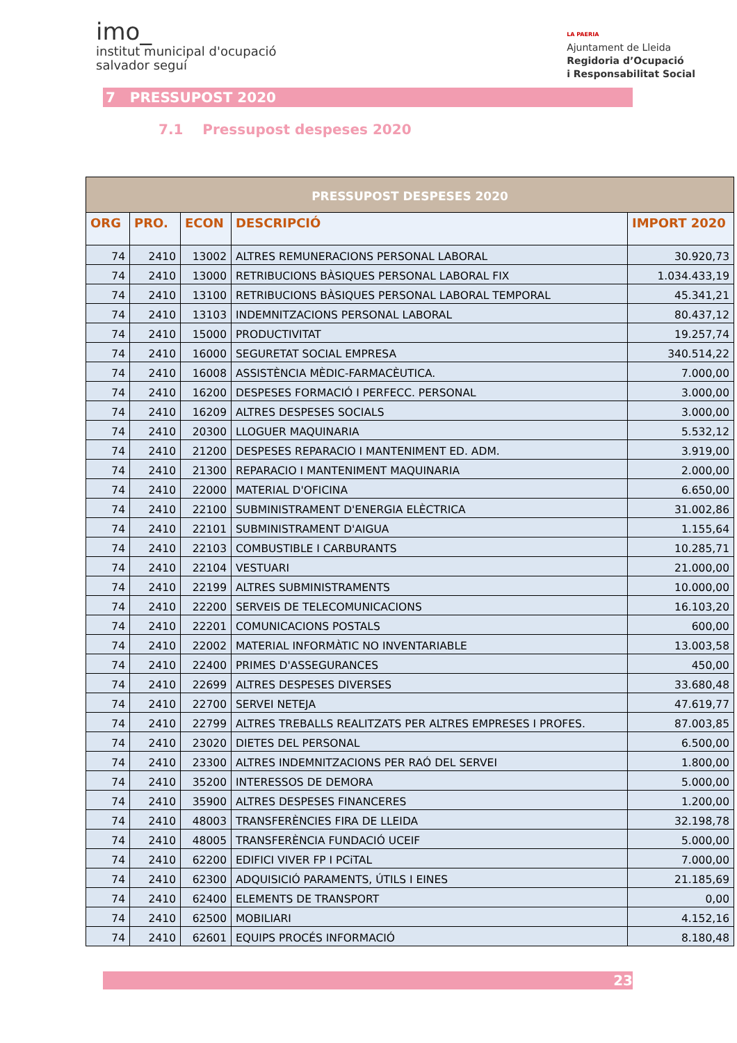imo_
institut municipal d'ocupació
salvador seguí
LA PAERIA
Ajuntament de Lleida
Regidoria d’Ocupació
i Responsabilitat Social
7 PRESSUPOST 2020
7.1 Pressupost despeses 2020
| PRESSUPOST DESPESES 2020 | | | | |
| --- | --- | --- | --- | --- |
| ORG | PRO. | ECON | DESCRIPCIÓ | IMPORT 2020 |
| 74 | 2410 | 13002 | ALTRES REMUNERACIONS PERSONAL LABORAL | 30.920,73 |
| 74 | 2410 | 13000 | RETRIBUCIONS BÀSIQUES PERSONAL LABORAL FIX | 1.034.433,19 |
| 74 | 2410 | 13100 | RETRIBUCIONS BÀSIQUES PERSONAL LABORAL TEMPORAL | 45.341,21 |
| 74 | 2410 | 13103 | INDEMNITZACIONS PERSONAL LABORAL | 80.437,12 |
| 74 | 2410 | 15000 | PRODUCTIVITAT | 19.257,74 |
| 74 | 2410 | 16000 | SEGURETAT SOCIAL EMPRESA | 340.514,22 |
| 74 | 2410 | 16008 | ASSISTÈNCIA MÈDIC-FARMACÈUTICA. | 7.000,00 |
| 74 | 2410 | 16200 | DESPESES FORMACIÓ I PERFECC. PERSONAL | 3.000,00 |
| 74 | 2410 | 16209 | ALTRES DESPESES SOCIALS | 3.000,00 |
| 74 | 2410 | 20300 | LLOGUER MAQUINARIA | 5.532,12 |
| 74 | 2410 | 21200 | DESPESES REPARACIO I MANTENIMENT ED. ADM. | 3.919,00 |
| 74 | 2410 | 21300 | REPARACIO I MANTENIMENT MAQUINARIA | 2.000,00 |
| 74 | 2410 | 22000 | MATERIAL D'OFICINA | 6.650,00 |
| 74 | 2410 | 22100 | SUBMINISTRAMENT D'ENERGIA ELÈCTRICA | 31.002,86 |
| 74 | 2410 | 22101 | SUBMINISTRAMENT D'AIGUA | 1.155,64 |
| 74 | 2410 | 22103 | COMBUSTIBLE I CARBURANTS | 10.285,71 |
| 74 | 2410 | 22104 | VESTUARI | 21.000,00 |
| 74 | 2410 | 22199 | ALTRES SUBMINISTRAMENTS | 10.000,00 |
| 74 | 2410 | 22200 | SERVEIS DE TELECOMUNICACIONS | 16.103,20 |
| 74 | 2410 | 22201 | COMUNICACIONS POSTALS | 600,00 |
| 74 | 2410 | 22002 | MATERIAL INFORMÀTIC NO INVENTARIABLE | 13.003,58 |
| 74 | 2410 | 22400 | PRIMES D'ASSEGURANCES | 450,00 |
| 74 | 2410 | 22699 | ALTRES DESPESES DIVERSES | 33.680,48 |
| 74 | 2410 | 22700 | SERVEI NETEJA | 47.619,77 |
| 74 | 2410 | 22799 | ALTRES TREBALLS REALITZATS PER ALTRES EMPRESES I PROFES. | 87.003,85 |
| 74 | 2410 | 23020 | DIETES DEL PERSONAL | 6.500,00 |
| 74 | 2410 | 23300 | ALTRES INDEMNITZACIONS PER RAÓ DEL SERVEI | 1.800,00 |
| 74 | 2410 | 35200 | INTERESSOS DE DEMORA | 5.000,00 |
| 74 | 2410 | 35900 | ALTRES DESPESES FINANCERES | 1.200,00 |
| 74 | 2410 | 48003 | TRANSFERÈNCIES FIRA DE LLEIDA | 32.198,78 |
| 74 | 2410 | 48005 | TRANSFERÈNCIA FUNDACIÓ UCEIF | 5.000,00 |
| 74 | 2410 | 62200 | EDIFICI VIVER FP I PCiTAL | 7.000,00 |
| 74 | 2410 | 62300 | ADQUISICIÓ PARAMENTS, ÚTILS I EINES | 21.185,69 |
| 74 | 2410 | 62400 | ELEMENTS DE TRANSPORT | 0,00 |
| 74 | 2410 | 62500 | MOBILIARI | 4.152,16 |
| 74 | 2410 | 62601 | EQUIPS PROCÉS INFORMACIÓ | 8.180,48 |
23